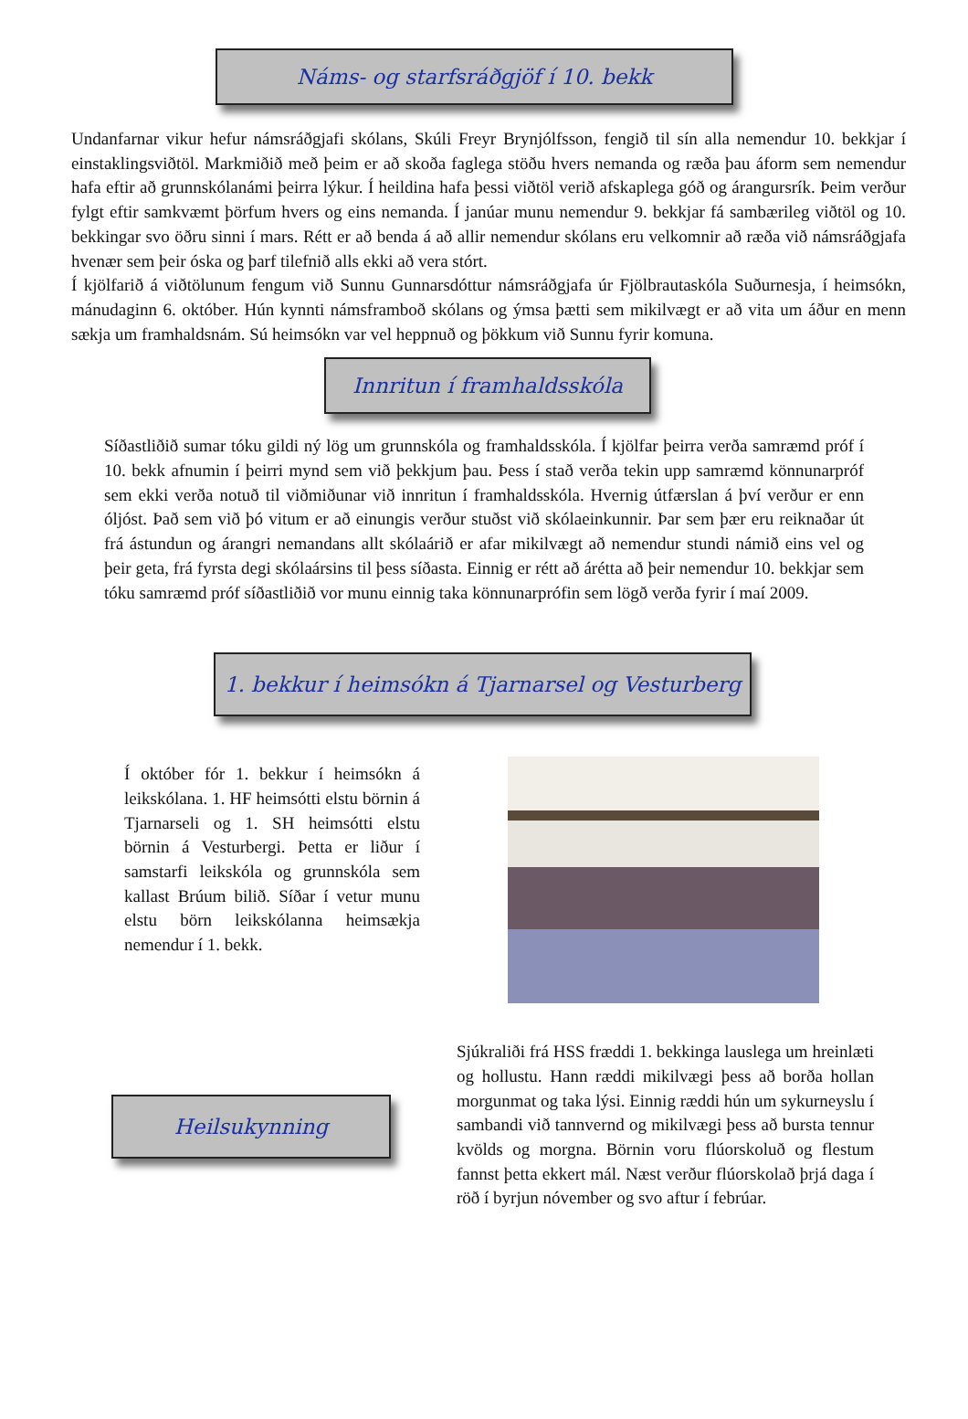Náms- og starfsráðgjöf í 10. bekk
Undanfarnar vikur hefur námsráðgjafi skólans, Skúli Freyr Brynjólfsson, fengið til sín alla nemendur 10. bekkjar í einstaklingsviðtöl. Markmiðið með þeim er að skoða faglega stöðu hvers nemanda og ræða þau áform sem nemendur hafa eftir að grunnskólanámi þeirra lýkur. Í heildina hafa þessi viðtöl verið afskaplega góð og árangursrík. Þeim verður fylgt eftir samkvæmt þörfum hvers og eins nemanda. Í janúar munu nemendur 9. bekkjar fá sambærileg viðtöl og 10. bekkingar svo öðru sinni í mars. Rétt er að benda á að allir nemendur skólans eru velkomnir að ræða við námsráðgjafa hvenær sem þeir óska og þarf tilefnið alls ekki að vera stórt.
Í kjölfarið á viðtölunum fengum við Sunnu Gunnarsdóttur námsráðgjafa úr Fjölbrautaskóla Suðurnesja, í heimsókn, mánudaginn 6. október. Hún kynnti námsframboð skólans og ýmsa þætti sem mikilvægt er að vita um áður en menn sækja um framhaldsnám. Sú heimsókn var vel heppnuð og þökkum við Sunnu fyrir komuna.
Innritun í framhaldsskóla
Síðastliðið sumar tóku gildi ný lög um grunnskóla og framhaldsskóla. Í kjölfar þeirra verða samræmd próf í 10. bekk afnumin í þeirri mynd sem við þekkjum þau. Þess í stað verða tekin upp samræmd könnunarpróf sem ekki verða notuð til viðmiðunar við innritun í framhaldsskóla. Hvernig útfærslan á því verður er enn óljóst. Það sem við þó vitum er að einungis verður stuðst við skólaeinkunnir. Þar sem þær eru reiknaðar út frá ástundun og árangri nemandans allt skólaárið er afar mikilvægt að nemendur stundi námið eins vel og þeir geta, frá fyrsta degi skólaársins til þess síðasta. Einnig er rétt að árétta að þeir nemendur 10. bekkjar sem tóku samræmd próf síðastliðið vor munu einnig taka könnunarprófin sem lögð verða fyrir í maí 2009.
1. bekkur í heimsókn á Tjarnarsel og Vesturberg
Í október fór 1. bekkur í heimsókn á leikskólana. 1. HF heimsótti elstu börnin á Tjarnarseli og 1. SH heimsótti elstu börnin á Vesturbergi. Þetta er liður í samstarfi leikskóla og grunnskóla sem kallast Brúum bilið. Síðar í vetur munu elstu börn leikskólanna heimsækja nemendur í 1. bekk.
Heilsukynning
Sjúkraliði frá HSS fræddi 1. bekkinga lauslega um hreinlæti og hollustu. Hann ræddi mikilvægi þess að borða hollan morgunmat og taka lýsi. Einnig ræddi hún um sykurneyslu í sambandi við tannvernd og mikilvægi þess að bursta tennur kvölds og morgna. Börnin voru flúorskoluð og flestum fannst þetta ekkert mál. Næst verður flúorskolað þrjá daga í röð í byrjun nóvember og svo aftur í febrúar.